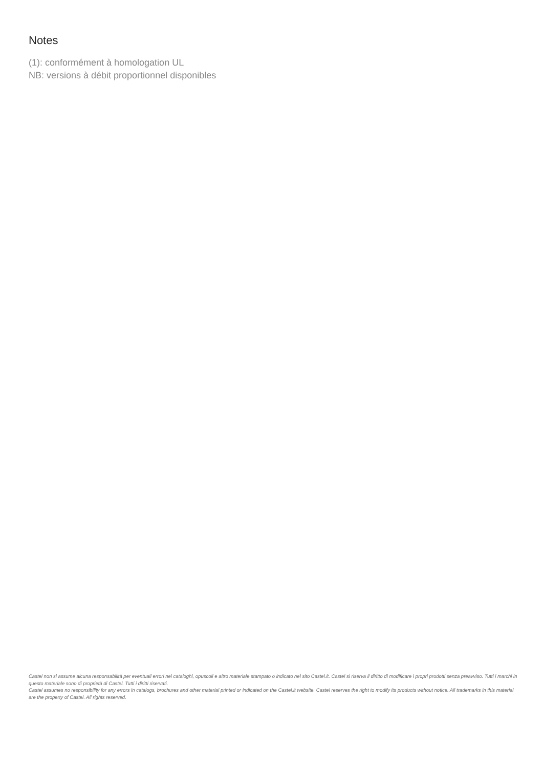Notes
(1): conformément à homologation UL
NB: versions à débit proportionnel disponibles
Castel non si assume alcuna responsabilità per eventuali errori nei cataloghi, opuscoli e altro materiale stampato o indicato nel sito Castel.it. Castel si riserva il diritto di modificare i propri prodotti senza preavviso. Tutti i marchi in questo materiale sono di proprietà di Castel. Tutti i diritti riservati.
Castel assumes no responsibility for any errors in catalogs, brochures and other material printed or indicated on the Castel.it website. Castel reserves the right to modify its products without notice. All trademarks in this material are the property of Castel. All rights reserved.